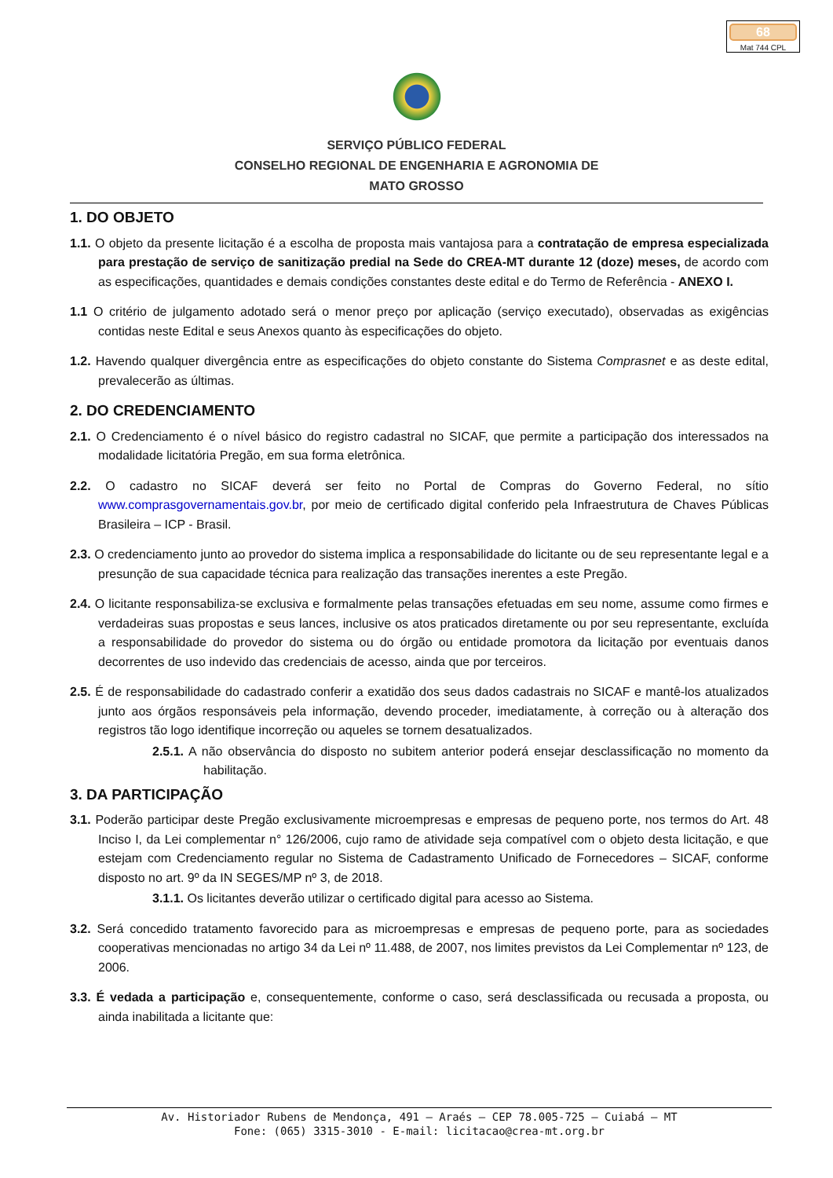68
Mat 744 CPL
SERVIÇO PÚBLICO FEDERAL
CONSELHO REGIONAL DE ENGENHARIA E AGRONOMIA DE
MATO GROSSO
1. DO OBJETO
1.1. O objeto da presente licitação é a escolha de proposta mais vantajosa para a contratação de empresa especializada para prestação de serviço de sanitização predial na Sede do CREA-MT durante 12 (doze) meses, de acordo com as especificações, quantidades e demais condições constantes deste edital e do Termo de Referência - ANEXO I.
1.1 O critério de julgamento adotado será o menor preço por aplicação (serviço executado), observadas as exigências contidas neste Edital e seus Anexos quanto às especificações do objeto.
1.2. Havendo qualquer divergência entre as especificações do objeto constante do Sistema Comprasnet e as deste edital, prevalecerão as últimas.
2. DO CREDENCIAMENTO
2.1. O Credenciamento é o nível básico do registro cadastral no SICAF, que permite a participação dos interessados na modalidade licitatória Pregão, em sua forma eletrônica.
2.2. O cadastro no SICAF deverá ser feito no Portal de Compras do Governo Federal, no sítio www.comprasgovernamentais.gov.br, por meio de certificado digital conferido pela Infraestrutura de Chaves Públicas Brasileira – ICP - Brasil.
2.3. O credenciamento junto ao provedor do sistema implica a responsabilidade do licitante ou de seu representante legal e a presunção de sua capacidade técnica para realização das transações inerentes a este Pregão.
2.4. O licitante responsabiliza-se exclusiva e formalmente pelas transações efetuadas em seu nome, assume como firmes e verdadeiras suas propostas e seus lances, inclusive os atos praticados diretamente ou por seu representante, excluída a responsabilidade do provedor do sistema ou do órgão ou entidade promotora da licitação por eventuais danos decorrentes de uso indevido das credenciais de acesso, ainda que por terceiros.
2.5. É de responsabilidade do cadastrado conferir a exatidão dos seus dados cadastrais no SICAF e mantê-los atualizados junto aos órgãos responsáveis pela informação, devendo proceder, imediatamente, à correção ou à alteração dos registros tão logo identifique incorreção ou aqueles se tornem desatualizados.
2.5.1. A não observância do disposto no subitem anterior poderá ensejar desclassificação no momento da habilitação.
3. DA PARTICIPAÇÃO
3.1. Poderão participar deste Pregão exclusivamente microempresas e empresas de pequeno porte, nos termos do Art. 48 Inciso I, da Lei complementar n° 126/2006, cujo ramo de atividade seja compatível com o objeto desta licitação, e que estejam com Credenciamento regular no Sistema de Cadastramento Unificado de Fornecedores – SICAF, conforme disposto no art. 9º da IN SEGES/MP nº 3, de 2018.
3.1.1. Os licitantes deverão utilizar o certificado digital para acesso ao Sistema.
3.2. Será concedido tratamento favorecido para as microempresas e empresas de pequeno porte, para as sociedades cooperativas mencionadas no artigo 34 da Lei nº 11.488, de 2007, nos limites previstos da Lei Complementar nº 123, de 2006.
3.3. É vedada a participação e, consequentemente, conforme o caso, será desclassificada ou recusada a proposta, ou ainda inabilitada a licitante que:
Av. Historiador Rubens de Mendonça, 491 – Araés – CEP 78.005-725 – Cuiabá – MT
Fone: (065) 3315-3010 - E-mail: licitacao@crea-mt.org.br